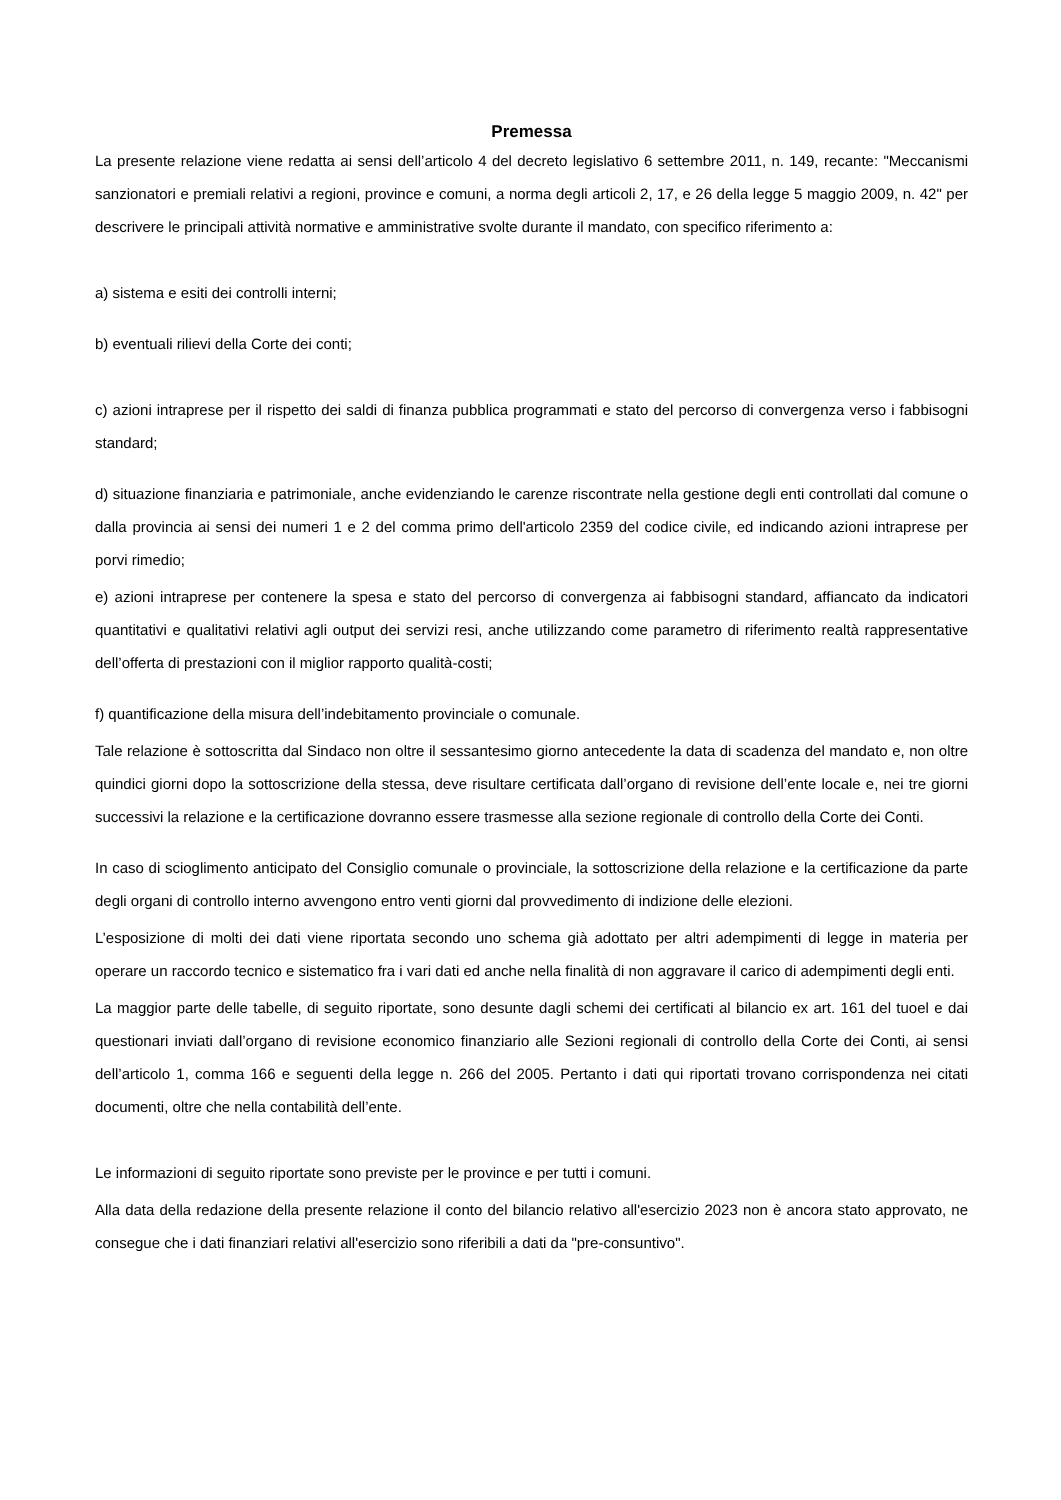Premessa
La presente relazione viene redatta ai sensi dell’articolo 4 del decreto legislativo 6 settembre 2011, n. 149, recante: "Meccanismi sanzionatori e premiali relativi a regioni, province e comuni, a norma degli articoli 2, 17, e 26 della legge 5 maggio 2009, n. 42" per descrivere le principali attività normative e amministrative svolte durante il mandato, con specifico riferimento a:
a) sistema e esiti dei controlli interni;
b) eventuali rilievi della Corte dei conti;
c) azioni intraprese per il rispetto dei saldi di finanza pubblica programmati e stato del percorso di convergenza verso i fabbisogni standard;
d) situazione finanziaria e patrimoniale, anche evidenziando le carenze riscontrate nella gestione degli enti controllati dal comune o dalla provincia ai sensi dei numeri 1 e 2 del comma primo dell'articolo 2359 del codice civile, ed indicando azioni intraprese per porvi rimedio;
e) azioni intraprese per contenere la spesa e stato del percorso di convergenza ai fabbisogni standard, affiancato da indicatori quantitativi e qualitativi relativi agli output dei servizi resi, anche utilizzando come parametro di riferimento realtà rappresentative dell’offerta di prestazioni con il miglior rapporto qualità-costi;
f) quantificazione della misura dell’indebitamento provinciale o comunale.
Tale relazione è sottoscritta dal Sindaco non oltre il sessantesimo giorno antecedente la data di scadenza del mandato e, non oltre quindici giorni dopo la sottoscrizione della stessa, deve risultare certificata dall’organo di revisione dell’ente locale e, nei tre giorni successivi la relazione e la certificazione dovranno essere trasmesse alla sezione regionale di controllo della Corte dei Conti.
In caso di scioglimento anticipato del Consiglio comunale o provinciale, la sottoscrizione della relazione e la certificazione da parte degli organi di controllo interno avvengono entro venti giorni dal provvedimento di indizione delle elezioni.
L’esposizione di molti dei dati viene riportata secondo uno schema già adottato per altri adempimenti di legge in materia per operare un raccordo tecnico e sistematico fra i vari dati ed anche nella finalità di non aggravare il carico di adempimenti degli enti.
La maggior parte delle tabelle, di seguito riportate, sono desunte dagli schemi dei certificati al bilancio ex art. 161 del tuoel e dai questionari inviati dall’organo di revisione economico finanziario alle Sezioni regionali di controllo della Corte dei Conti, ai sensi dell’articolo 1, comma 166 e seguenti della legge n. 266 del 2005. Pertanto i dati qui riportati trovano corrispondenza nei citati documenti, oltre che nella contabilità dell’ente.
Le informazioni di seguito riportate sono previste per le province e per tutti i comuni.
Alla data della redazione della presente relazione il conto del bilancio relativo all'esercizio 2023 non è ancora stato approvato, ne consegue che i dati finanziari relativi all'esercizio sono riferibili a dati da "pre-consuntivo".